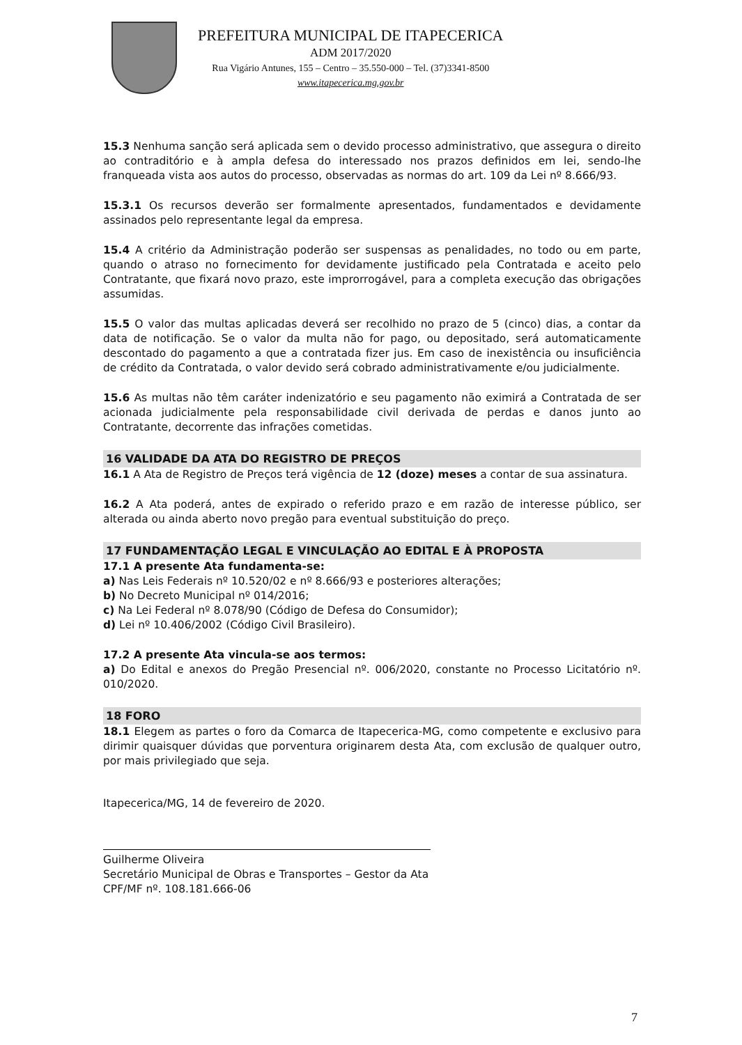PREFEITURA MUNICIPAL DE ITAPECERICA
ADM 2017/2020
Rua Vigário Antunes, 155 – Centro – 35.550-000 – Tel. (37)3341-8500
www.itapecerica.mg.gov.br
15.3 Nenhuma sanção será aplicada sem o devido processo administrativo, que assegura o direito ao contraditório e à ampla defesa do interessado nos prazos definidos em lei, sendo-lhe franqueada vista aos autos do processo, observadas as normas do art. 109 da Lei nº 8.666/93.
15.3.1 Os recursos deverão ser formalmente apresentados, fundamentados e devidamente assinados pelo representante legal da empresa.
15.4 A critério da Administração poderão ser suspensas as penalidades, no todo ou em parte, quando o atraso no fornecimento for devidamente justificado pela Contratada e aceito pelo Contratante, que fixará novo prazo, este improrrogável, para a completa execução das obrigações assumidas.
15.5 O valor das multas aplicadas deverá ser recolhido no prazo de 5 (cinco) dias, a contar da data de notificação. Se o valor da multa não for pago, ou depositado, será automaticamente descontado do pagamento a que a contratada fizer jus. Em caso de inexistência ou insuficiência de crédito da Contratada, o valor devido será cobrado administrativamente e/ou judicialmente.
15.6 As multas não têm caráter indenizatório e seu pagamento não eximirá a Contratada de ser acionada judicialmente pela responsabilidade civil derivada de perdas e danos junto ao Contratante, decorrente das infrações cometidas.
16 VALIDADE DA ATA DO REGISTRO DE PREÇOS
16.1 A Ata de Registro de Preços terá vigência de 12 (doze) meses a contar de sua assinatura.
16.2 A Ata poderá, antes de expirado o referido prazo e em razão de interesse público, ser alterada ou ainda aberto novo pregão para eventual substituição do preço.
17 FUNDAMENTAÇÃO LEGAL E VINCULAÇÃO AO EDITAL E À PROPOSTA
17.1 A presente Ata fundamenta-se:
a) Nas Leis Federais nº 10.520/02 e nº 8.666/93 e posteriores alterações;
b) No Decreto Municipal nº 014/2016;
c) Na Lei Federal nº 8.078/90 (Código de Defesa do Consumidor);
d) Lei nº 10.406/2002 (Código Civil Brasileiro).
17.2 A presente Ata vincula-se aos termos:
a) Do Edital e anexos do Pregão Presencial nº. 006/2020, constante no Processo Licitatório nº. 010/2020.
18 FORO
18.1 Elegem as partes o foro da Comarca de Itapecerica-MG, como competente e exclusivo para dirimir quaisquer dúvidas que porventura originarem desta Ata, com exclusão de qualquer outro, por mais privilegiado que seja.
Itapecerica/MG, 14 de fevereiro de 2020.
Guilherme Oliveira
Secretário Municipal de Obras e Transportes – Gestor da Ata
CPF/MF nº. 108.181.666-06
7